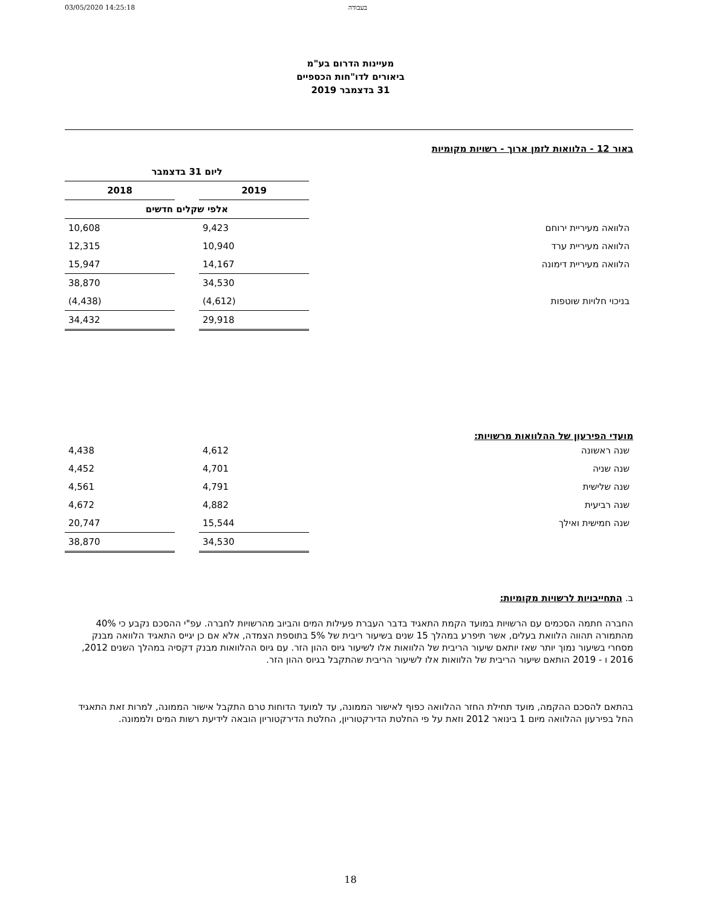03/05/2020 14:25:18 בעבודה
מעיינות הדרום בע"מ
ביאורים לדו"חות הכספיים
31 בדצמבר 2019
באור 12 - הלוואות לזמן ארוך - רשויות מקומיות
| | ליום 31 בדצמבר | | |
| --- | --- | --- | --- |
| | 2019 | | 2018 |
| | אלפי שקלים חדשים | | |
| הלוואה מעיריית ירוחם | 9,423 | | 10,608 |
| הלוואה מעיריית ערד | 10,940 | | 12,315 |
| הלוואה מעיריית דימונה | 14,167 | | 15,947 |
| | 34,530 | | 38,870 |
| בניכוי חלויות שוטפות | (4,612) | | (4,438) |
| | 29,918 | | 34,432 |
מועדי הפירעון של ההלוואות מרשויות:
| שנה ראשונה | 4,612 | | 4,438 |
| שנה שניה | 4,701 | | 4,452 |
| שנה שלישית | 4,791 | | 4,561 |
| שנה רביעית | 4,882 | | 4,672 |
| שנה חמישית ואילך | 15,544 | | 20,747 |
| | 34,530 | | 38,870 |
ב. התחייבויות לרשויות מקומיות:
החברה חתמה הסכמים עם הרשויות במועד הקמת התאגיד בדבר העברת פעילות המים והביוב מהרשויות לחברה. עפ"י ההסכם נקבע כי 40% מהתמורה תהווה הלוואת בעלים, אשר תיפרע במהלך 15 שנים בשיעור ריבית של 5% בתוספת הצמדה, אלא אם כן יגייס התאגיד הלוואה מבנק מסחרי בשיעור נמוך יותר שאז יותאם שיעור הריבית של הלוואות אלו לשיעור גיוס ההון הזר. עם גיוס ההלוואות מבנק דקסיה במהלך השנים 2012, 2016 ו - 2019 הותאם שיעור הריבית של הלוואות אלו לשיעור הריבית שהתקבל בגיוס ההון הזר.
בהתאם להסכם ההקמה, מועד תחילת החזר ההלוואה כפוף לאישור הממונה, עד למועד הדוחות טרם התקבל אישור הממונה, למרות זאת התאגיד החל בפירעון ההלוואה מיום 1 בינואר 2012 וזאת על פי החלטת הדירקטוריון, החלטת הדירקטוריון הובאה לידיעת רשות המים ולממונה.
18